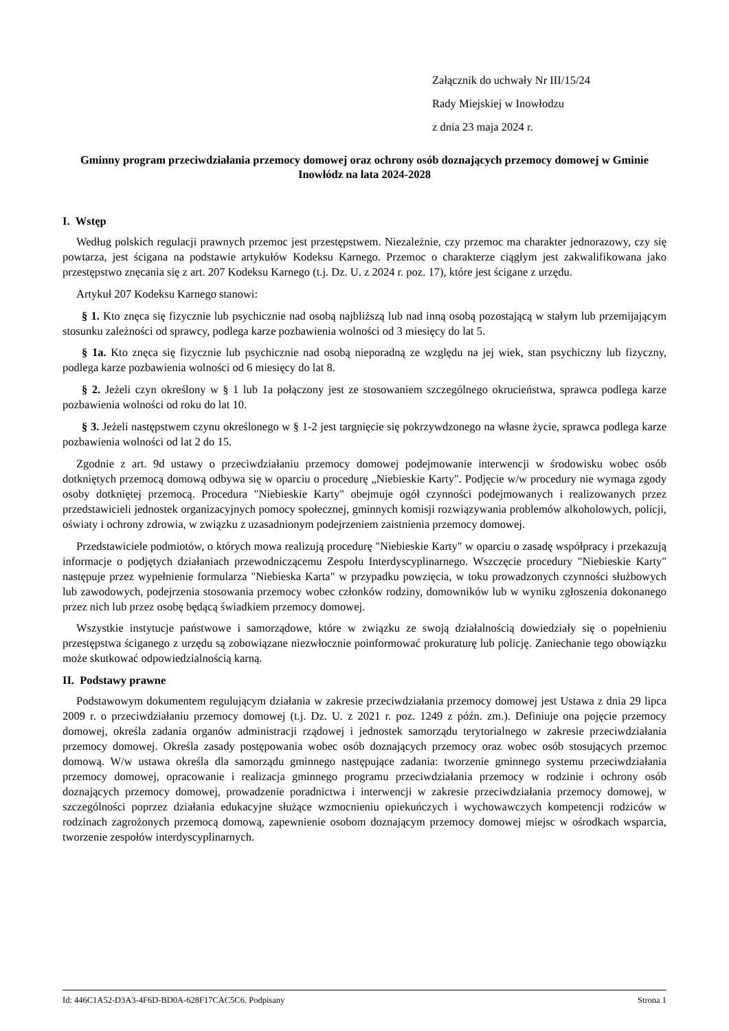Załącznik do uchwały Nr III/15/24
Rady Miejskiej w Inowłodzu
z dnia 23 maja 2024 r.
Gminny program przeciwdziałania przemocy domowej oraz ochrony osób doznających przemocy domowej w Gminie Inowłódz na lata 2024-2028
I. Wstęp
Według polskich regulacji prawnych przemoc jest przestępstwem. Niezależnie, czy przemoc ma charakter jednorazowy, czy się powtarza, jest ścigana na podstawie artykułów Kodeksu Karnego. Przemoc o charakterze ciągłym jest zakwalifikowana jako przestępstwo znęcania się z art. 207 Kodeksu Karnego (t.j. Dz. U. z 2024 r. poz. 17), które jest ścigane z urzędu.
Artykuł 207 Kodeksu Karnego stanowi:
§ 1. Kto znęca się fizycznie lub psychicznie nad osobą najbliższą lub nad inną osobą pozostającą w stałym lub przemijającym stosunku zależności od sprawcy, podlega karze pozbawienia wolności od 3 miesięcy do lat 5.
§ 1a. Kto znęca się fizycznie lub psychicznie nad osobą nieporadną ze względu na jej wiek, stan psychiczny lub fizyczny, podlega karze pozbawienia wolności od 6 miesięcy do lat 8.
§ 2. Jeżeli czyn określony w § 1 lub 1a połączony jest ze stosowaniem szczególnego okrucieństwa, sprawca podlega karze pozbawienia wolności od roku do lat 10.
§ 3. Jeżeli następstwem czynu określonego w § 1-2 jest targnięcie się pokrzywdzonego na własne życie, sprawca podlega karze pozbawienia wolności od lat 2 do 15.
Zgodnie z art. 9d ustawy o przeciwdziałaniu przemocy domowej podejmowanie interwencji w środowisku wobec osób dotkniętych przemocą domową odbywa się w oparciu o procedurę „Niebieskie Karty". Podjęcie w/w procedury nie wymaga zgody osoby dotkniętej przemocą. Procedura "Niebieskie Karty" obejmuje ogół czynności podejmowanych i realizowanych przez przedstawicieli jednostek organizacyjnych pomocy społecznej, gminnych komisji rozwiązywania problemów alkoholowych, policji, oświaty i ochrony zdrowia, w związku z uzasadnionym podejrzeniem zaistnienia przemocy domowej.
Przedstawiciele podmiotów, o których mowa realizują procedurę "Niebieskie Karty" w oparciu o zasadę współpracy i przekazują informacje o podjętych działaniach przewodniczącemu Zespołu Interdyscyplinarnego. Wszczęcie procedury "Niebieskie Karty" następuje przez wypełnienie formularza "Niebieska Karta" w przypadku powzięcia, w toku prowadzonych czynności służbowych lub zawodowych, podejrzenia stosowania przemocy wobec członków rodziny, domowników lub w wyniku zgłoszenia dokonanego przez nich lub przez osobę będącą świadkiem przemocy domowej.
Wszystkie instytucje państwowe i samorządowe, które w związku ze swoją działalnością dowiedziały się o popełnieniu przestępstwa ściganego z urzędu są zobowiązane niezwłocznie poinformować prokuraturę lub policję. Zaniechanie tego obowiązku może skutkować odpowiedzialnością karną.
II. Podstawy prawne
Podstawowym dokumentem regulującym działania w zakresie przeciwdziałania przemocy domowej jest Ustawa z dnia 29 lipca 2009 r. o przeciwdziałaniu przemocy domowej (t.j. Dz. U. z 2021 r. poz. 1249 z późn. zm.). Definiuje ona pojęcie przemocy domowej, określa zadania organów administracji rządowej i jednostek samorządu terytorialnego w zakresie przeciwdziałania przemocy domowej. Określa zasady postępowania wobec osób doznających przemocy oraz wobec osób stosujących przemoc domową. W/w ustawa określa dla samorządu gminnego następujące zadania: tworzenie gminnego systemu przeciwdziałania przemocy domowej, opracowanie i realizacja gminnego programu przeciwdziałania przemocy w rodzinie i ochrony osób doznających przemocy domowej, prowadzenie poradnictwa i interwencji w zakresie przeciwdziałania przemocy domowej, w szczególności poprzez działania edukacyjne służące wzmocnieniu opiekuńczych i wychowawczych kompetencji rodziców w rodzinach zagrożonych przemocą domową, zapewnienie osobom doznającym przemocy domowej miejsc w ośrodkach wsparcia, tworzenie zespołów interdyscyplinarnych.
Id: 446C1A52-D3A3-4F6D-BD0A-628F17CAC5C6. Podpisany Strona 1